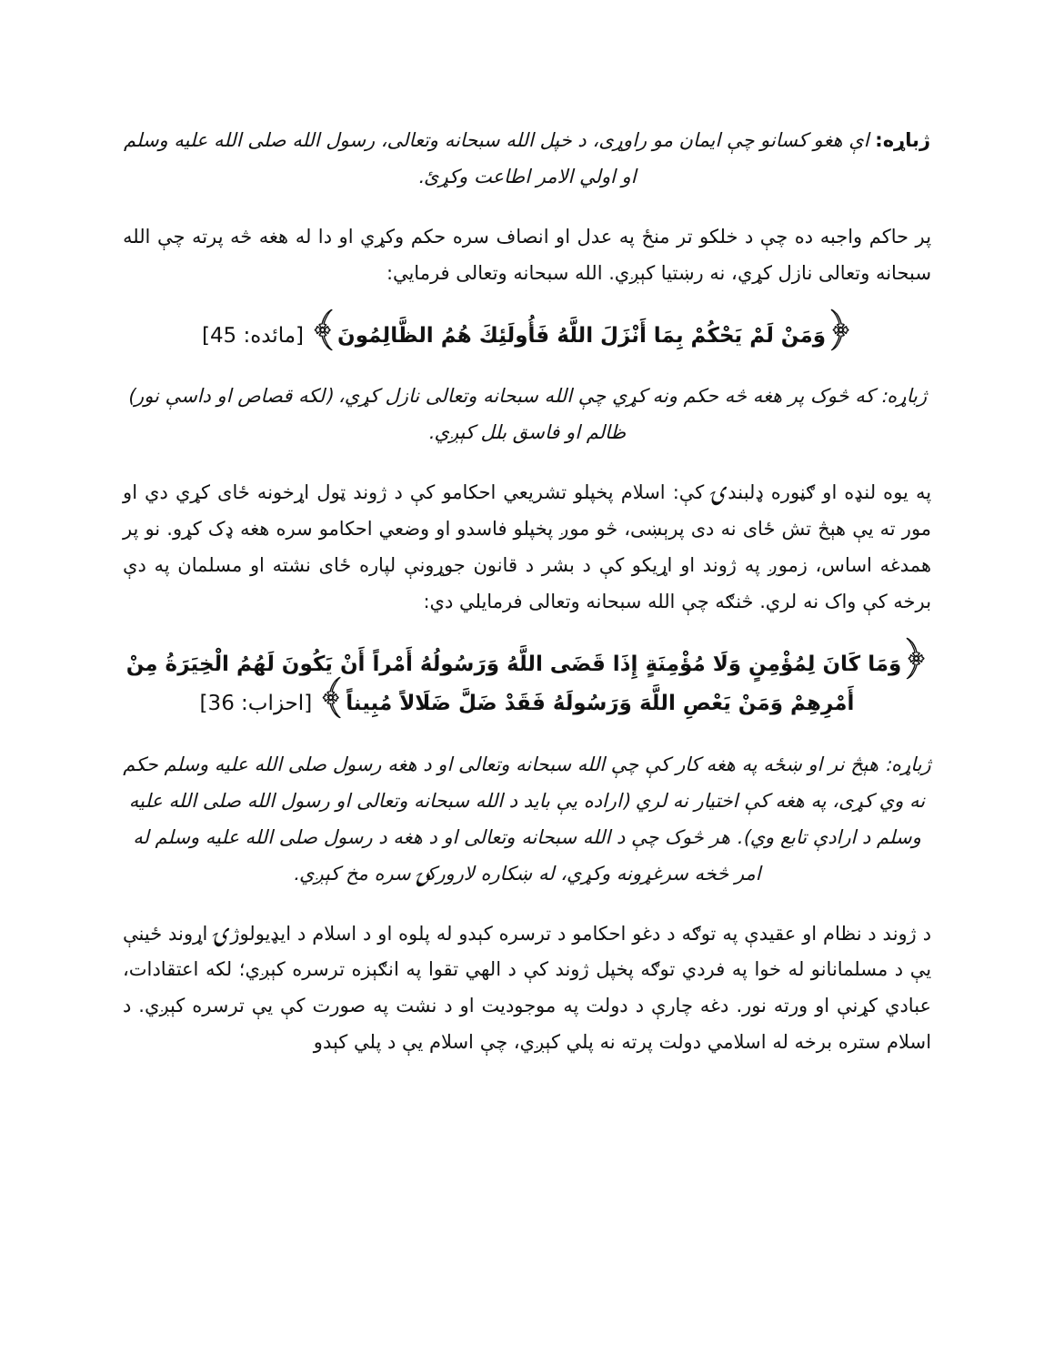ژباړه: اې هغو کسانو چې ایمان مو راوړی، د خپل الله سبحانه وتعالی، رسول الله صلی الله علیه وسلم او اولي الامر اطاعت وکړئ.
پر حاکم واجبه ده چې د خلکو تر منځ په عدل او انصاف سره حکم وکړي او دا له هغه څه پرته چې الله سبحانه وتعالی نازل کړي، نه رښتیا کېږي. الله سبحانه وتعالی فرمايي:
﴿وَمَنْ لَمْ يَحْكُمْ بِمَا أَنْزَلَ اللَّهُ فَأُولَئِكَ هُمُ الظَّالِمُونَ﴾ [مائده: 45]
ژباړه: که څوک پر هغه څه حکم ونه کړي چې الله سبحانه وتعالی نازل کړي، (لکه قصاص او داسې نور) ظالم او فاسق بلل کېږي.
په یوه لنډه او ګڼوره ډلبندۍ کې: اسلام پخپلو تشریعي احکامو کې د ژوند ټول اړخونه ځای کړي دي او مور ته یې هېڅ تش ځای نه دی پرېښی، څو موږ پخپلو فاسدو او وضعي احکامو سره هغه ډک کړو. نو پر همدغه اساس، زموږ په ژوند او اړیکو کې د بشر د قانون جوړونې لپاره ځای نشته او مسلمان په دې برخه کې واک نه لري. څنګه چې الله سبحانه وتعالی فرمايلي دي:
﴿وَمَا كَانَ لِمُؤْمِنٍ وَلَا مُؤْمِنَةٍ إِذَا قَضَى اللَّهُ وَرَسُولُهُ أَمْراً أَنْ يَكُونَ لَهُمُ الْخِيَرَةُ مِنْ أَمْرِهِمْ وَمَنْ يَعْصِ اللَّهَ وَرَسُولَهُ فَقَدْ ضَلَّ ضَلَالاً مُبِيناً﴾ [احزاب: 36]
ژباړه: هېڅ نر او ښځه په هغه کار کې چې الله سبحانه وتعالی او د هغه رسول صلی الله علیه وسلم حکم نه وي کړی، په هغه کې اختیار نه لري (اراده یې باید د الله سبحانه وتعالی او رسول الله صلی الله علیه وسلم د ارادې تابع وي). هر څوک چې د الله سبحانه وتعالی او د هغه د رسول صلی الله علیه وسلم له امر څخه سرغړونه وکړي، له ښکاره لارورکۍ سره مخ کېږي.
د ژوند د نظام او عقیدې په توګه د دغو احکامو د ترسره کېدو له پلوه او د اسلام د ایډیولوژۍ اړوند ځینې یې د مسلمانانو له خوا په فردي توګه پخپل ژوند کې د الهي تقوا په انګېزه ترسره کېږي؛ لکه اعتقادات، عبادي کړنې او ورته نور. دغه چارې د دولت په موجودیت او د نشت په صورت کې یې ترسره کېږي. د اسلام ستره برخه له اسلامي دولت پرته نه پلي کېږي، چې اسلام یې د پلي کېدو